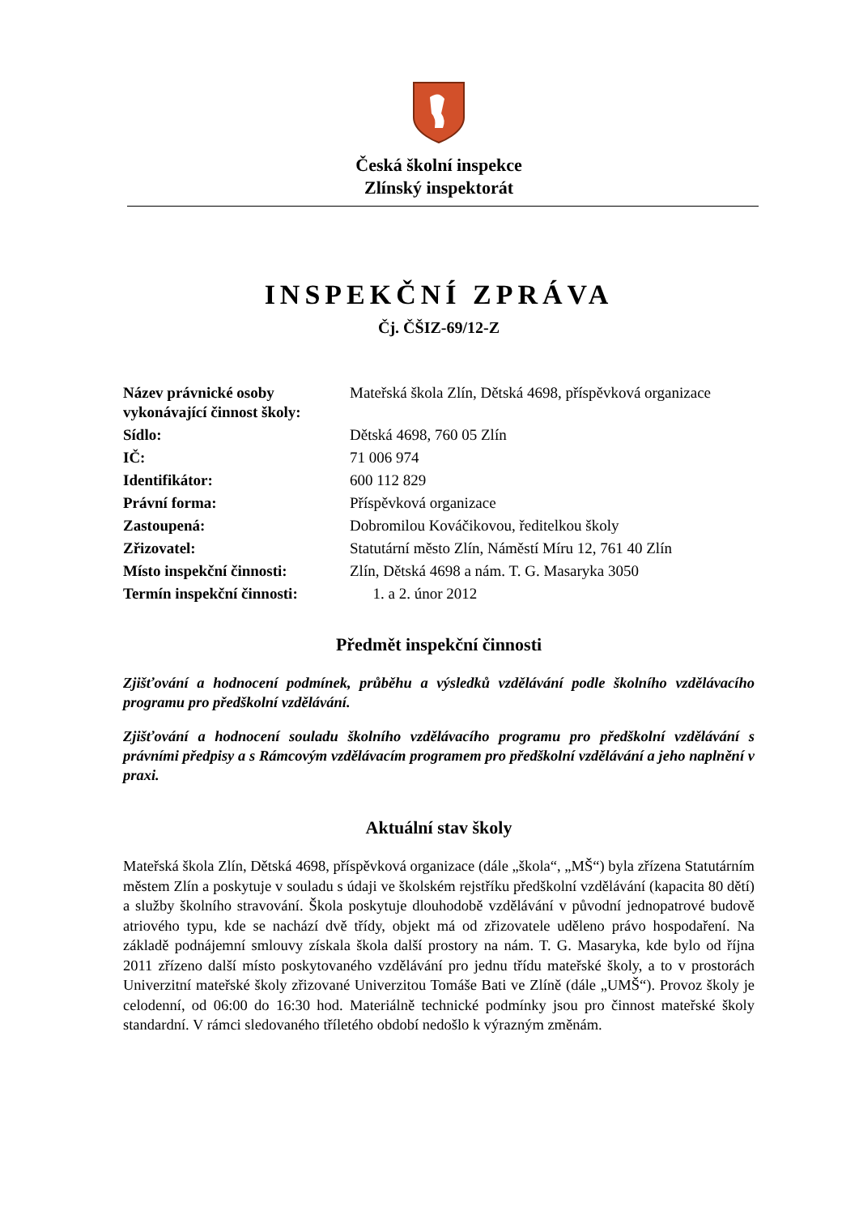Česká školní inspekce
Zlínský inspektorát
INSPEKČNÍ ZPRÁVA
Čj. ČŠIZ-69/12-Z
| Název právnické osoby vykonávající činnost školy: | Mateřská škola Zlín, Dětská 4698, příspěvková organizace |
| Sídlo: | Dětská 4698, 760 05 Zlín |
| IČ: | 71 006 974 |
| Identifikátor: | 600 112 829 |
| Právní forma: | Příspěvková organizace |
| Zastoupená: | Dobromilou Kováčikovou, ředitelkou školy |
| Zřizovatel: | Statutární město Zlín, Náměstí Míru 12, 761 40 Zlín |
| Místo inspekční činnosti: | Zlín, Dětská 4698 a nám. T. G. Masaryka 3050 |
| Termín inspekční činnosti: | 1. a 2. únor 2012 |
Předmět inspekční činnosti
Zjišťování a hodnocení podmínek, průběhu a výsledků vzdělávání podle školního vzdělávacího programu pro předškolní vzdělávání.
Zjišťování a hodnocení souladu školního vzdělávacího programu pro předškolní vzdělávání s právními předpisy a s Rámcovým vzdělávacím programem pro předškolní vzdělávání a jeho naplnění v praxi.
Aktuální stav školy
Mateřská škola Zlín, Dětská 4698, příspěvková organizace (dále „škola“, „MŠ“) byla zřízena Statutárním městem Zlín a poskytuje v souladu s údaji ve školském rejstříku předškolní vzdělávání (kapacita 80 dětí) a služby školního stravování. Škola poskytuje dlouhodobě vzdělávání v původní jednopatrové budově atriového typu, kde se nachází dvě třídy, objekt má od zřizovatele uděleno právo hospodaření. Na základě podnájemní smlouvy získala škola další prostory na nám. T. G. Masaryka, kde bylo od října 2011 zřízeno další místo poskytovaného vzdělávání pro jednu třídu mateřské školy, a to v prostorách Univerzitní mateřské školy zřizované Univerzitou Tomáše Bati ve Zlíně (dále „UMŠ“). Provoz školy je celodenní, od 06:00 do 16:30 hod. Materiálně technické podmínky jsou pro činnost mateřské školy standardní. V rámci sledovaného tříletého období nedošlo k výrazným změnám.